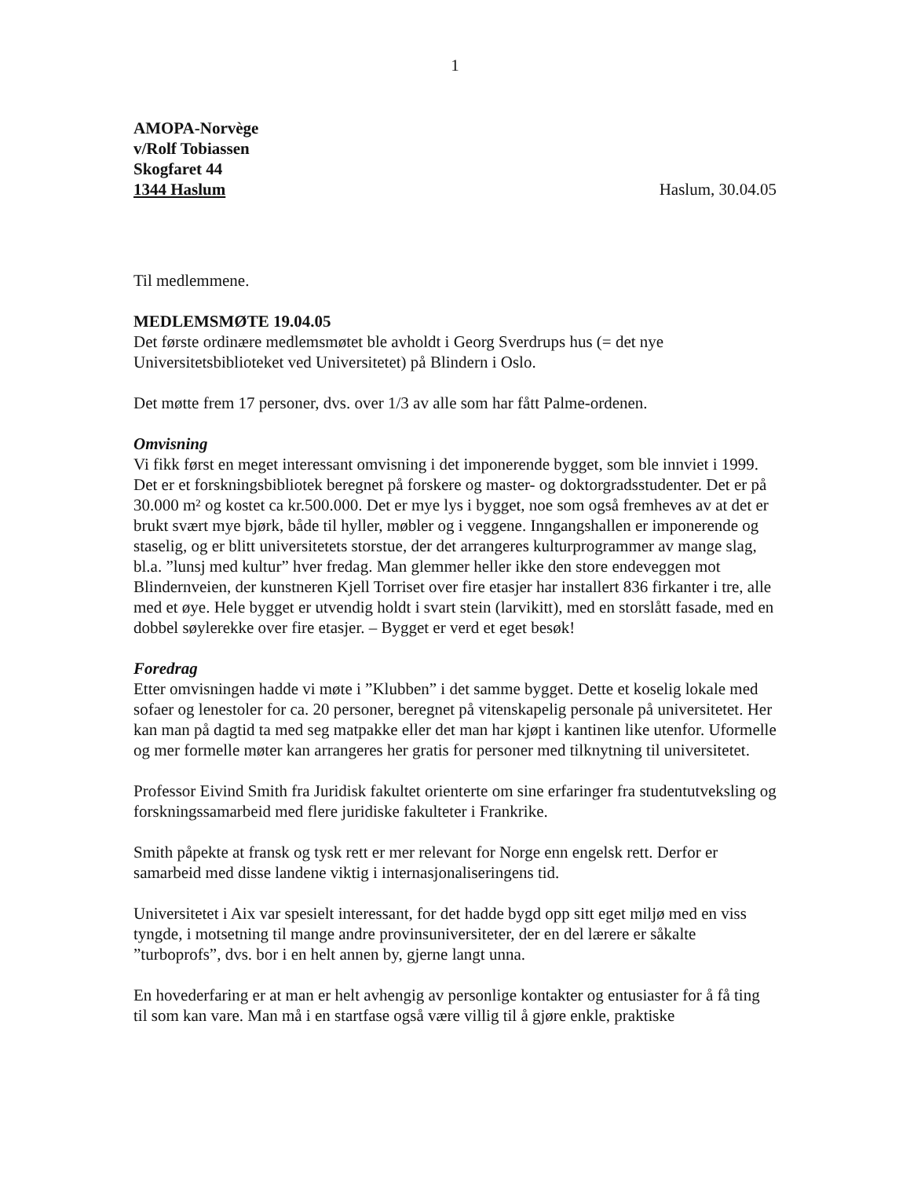1
AMOPA-Norvège
v/Rolf Tobiassen
Skogfaret 44
1344 Haslum Haslum, 30.04.05
Til medlemmene.
MEDLEMSMØTE 19.04.05
Det første ordinære medlemsmøtet ble avholdt i Georg Sverdrups hus (= det nye Universitetsbiblioteket ved Universitetet) på Blindern i Oslo.
Det møtte frem 17 personer, dvs. over 1/3 av alle som har fått Palme-ordenen.
Omvisning
Vi fikk først en meget interessant omvisning i det imponerende bygget, som ble innviet i 1999. Det er et forskningsbibliotek beregnet på forskere og master- og doktorgradsstudenter. Det er på 30.000 m² og kostet ca kr.500.000. Det er mye lys i bygget, noe som også fremheves av at det er brukt svært mye bjørk, både til hyller, møbler og i veggene. Inngangshallen er imponerende og staselig, og er blitt universitetets storstue, der det arrangeres kulturprogrammer av mange slag, bl.a. ”lunsj med kultur” hver fredag. Man glemmer heller ikke den store endeveggen mot Blindernveien, der kunstneren Kjell Torriset over fire etasjer har installert 836 firkanter i tre, alle med et øye. Hele bygget er utvendig holdt i svart stein (larvikitt), med en storslått fasade, med en dobbel søylerekke over fire etasjer. – Bygget er verd et eget besøk!
Foredrag
Etter omvisningen hadde vi møte i ”Klubben” i det samme bygget. Dette et koselig lokale med sofaer og lenestoler for ca. 20 personer, beregnet på vitenskapelig personale på universitetet. Her kan man på dagtid ta med seg matpakke eller det man har kjøpt i kantinen like utenfor. Uformelle og mer formelle møter kan arrangeres her gratis for personer med tilknytning til universitetet.
Professor Eivind Smith fra Juridisk fakultet orienterte om sine erfaringer fra studentutveksling og forskningssamarbeid med flere juridiske fakulteter i Frankrike.
Smith påpekte at fransk og tysk rett er mer relevant for Norge enn engelsk rett. Derfor er samarbeid med disse landene viktig i internasjonaliseringens tid.
Universitetet i Aix var spesielt interessant, for det hadde bygd opp sitt eget miljø med en viss tyngde, i motsetning til mange andre provinsuniversiteter, der en del lærere er såkalte ”turboprofs”, dvs. bor i en helt annen by, gjerne langt unna.
En hovederfaring er at man er helt avhengig av personlige kontakter og entusiaster for å få ting til som kan vare. Man må i en startfase også være villig til å gjøre enkle, praktiske